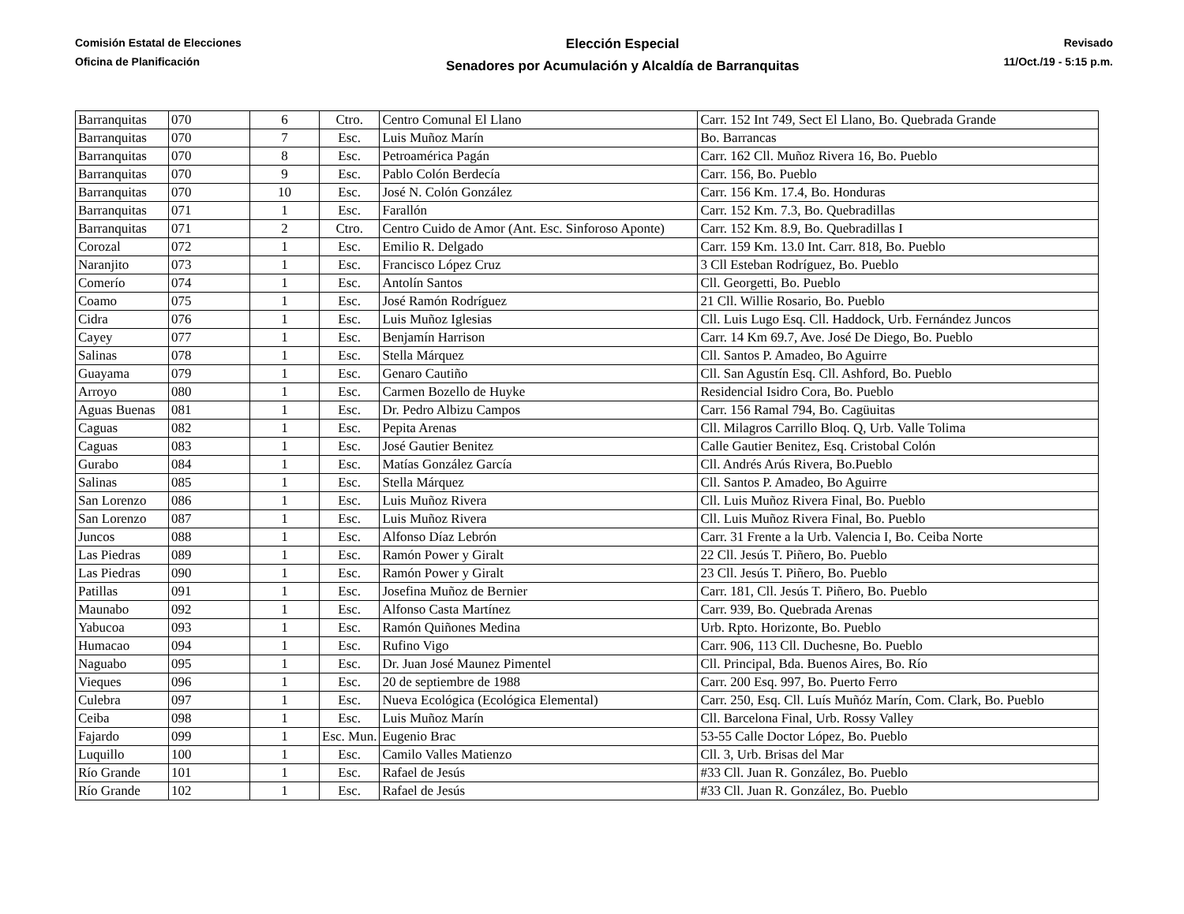Comisión Estatal de Elecciones
Oficina de Planificación
Elección Especial
Senadores por Acumulación y Alcaldía de Barranquitas
Revisado
11/Oct./19 - 5:15 p.m.
| Barranquitas | 070 | 6 | Ctro. | Centro Comunal El Llano | Carr. 152 Int 749, Sect El Llano, Bo. Quebrada Grande |
| Barranquitas | 070 | 7 | Esc. | Luis Muñoz Marín | Bo. Barrancas |
| Barranquitas | 070 | 8 | Esc. | Petroamérica Pagán | Carr. 162 Cll. Muñoz Rivera 16, Bo. Pueblo |
| Barranquitas | 070 | 9 | Esc. | Pablo Colón Berdecía | Carr. 156, Bo. Pueblo |
| Barranquitas | 070 | 10 | Esc. | José N. Colón González | Carr. 156 Km. 17.4, Bo. Honduras |
| Barranquitas | 071 | 1 | Esc. | Farallón | Carr. 152 Km. 7.3, Bo. Quebradillas |
| Barranquitas | 071 | 2 | Ctro. | Centro Cuido de Amor (Ant. Esc. Sinforoso Aponte) | Carr. 152 Km. 8.9, Bo. Quebradillas I |
| Corozal | 072 | 1 | Esc. | Emilio R. Delgado | Carr. 159 Km. 13.0 Int. Carr. 818, Bo. Pueblo |
| Naranjito | 073 | 1 | Esc. | Francisco López Cruz | 3 Cll Esteban Rodríguez, Bo. Pueblo |
| Comerío | 074 | 1 | Esc. | Antolín Santos | Cll. Georgetti, Bo. Pueblo |
| Coamo | 075 | 1 | Esc. | José Ramón Rodríguez | 21 Cll. Willie Rosario, Bo. Pueblo |
| Cidra | 076 | 1 | Esc. | Luis Muñoz Iglesias | Cll. Luis Lugo Esq. Cll. Haddock, Urb. Fernández Juncos |
| Cayey | 077 | 1 | Esc. | Benjamín Harrison | Carr. 14 Km 69.7, Ave. José De Diego, Bo. Pueblo |
| Salinas | 078 | 1 | Esc. | Stella Márquez | Cll. Santos P. Amadeo, Bo Aguirre |
| Guayama | 079 | 1 | Esc. | Genaro Cautiño | Cll. San Agustín Esq. Cll. Ashford, Bo. Pueblo |
| Arroyo | 080 | 1 | Esc. | Carmen Bozello de Huyke | Residencial Isidro Cora, Bo. Pueblo |
| Aguas Buenas | 081 | 1 | Esc. | Dr. Pedro Albizu Campos | Carr. 156 Ramal 794, Bo. Cagüuitas |
| Caguas | 082 | 1 | Esc. | Pepita Arenas | Cll. Milagros Carrillo Bloq. Q, Urb. Valle Tolima |
| Caguas | 083 | 1 | Esc. | José Gautier Benitez | Calle Gautier Benitez, Esq. Cristobal Colón |
| Gurabo | 084 | 1 | Esc. | Matías González García | Cll. Andrés Arús Rivera, Bo.Pueblo |
| Salinas | 085 | 1 | Esc. | Stella Márquez | Cll. Santos P. Amadeo, Bo Aguirre |
| San Lorenzo | 086 | 1 | Esc. | Luis Muñoz Rivera | Cll. Luis Muñoz Rivera Final, Bo. Pueblo |
| San Lorenzo | 087 | 1 | Esc. | Luis Muñoz Rivera | Cll. Luis Muñoz Rivera Final, Bo. Pueblo |
| Juncos | 088 | 1 | Esc. | Alfonso Díaz Lebrón | Carr. 31 Frente a la Urb. Valencia I, Bo. Ceiba Norte |
| Las Piedras | 089 | 1 | Esc. | Ramón Power y Giralt | 22 Cll. Jesús T. Piñero, Bo. Pueblo |
| Las Piedras | 090 | 1 | Esc. | Ramón Power y Giralt | 23 Cll. Jesús T. Piñero, Bo. Pueblo |
| Patillas | 091 | 1 | Esc. | Josefina Muñoz de Bernier | Carr. 181, Cll. Jesús T. Piñero, Bo. Pueblo |
| Maunabo | 092 | 1 | Esc. | Alfonso Casta Martínez | Carr. 939, Bo. Quebrada Arenas |
| Yabucoa | 093 | 1 | Esc. | Ramón Quiñones Medina | Urb. Rpto. Horizonte, Bo. Pueblo |
| Humacao | 094 | 1 | Esc. | Rufino Vigo | Carr. 906, 113 Cll. Duchesne, Bo. Pueblo |
| Naguabo | 095 | 1 | Esc. | Dr. Juan José Maunez Pimentel | Cll. Principal, Bda. Buenos Aires, Bo. Río |
| Vieques | 096 | 1 | Esc. | 20 de septiembre de 1988 | Carr. 200 Esq. 997, Bo. Puerto Ferro |
| Culebra | 097 | 1 | Esc. | Nueva Ecológica (Ecológica Elemental) | Carr. 250, Esq. Cll. Luís Muñóz Marín, Com. Clark, Bo. Pueblo |
| Ceiba | 098 | 1 | Esc. | Luis Muñoz Marín | Cll. Barcelona Final, Urb. Rossy Valley |
| Fajardo | 099 | 1 | Esc. Mun. | Eugenio Brac | 53-55 Calle Doctor López, Bo. Pueblo |
| Luquillo | 100 | 1 | Esc. | Camilo Valles Matienzo | Cll. 3, Urb. Brisas del Mar |
| Río Grande | 101 | 1 | Esc. | Rafael de Jesús | #33 Cll. Juan R. González, Bo. Pueblo |
| Río Grande | 102 | 1 | Esc. | Rafael de Jesús | #33 Cll. Juan R. González, Bo. Pueblo |